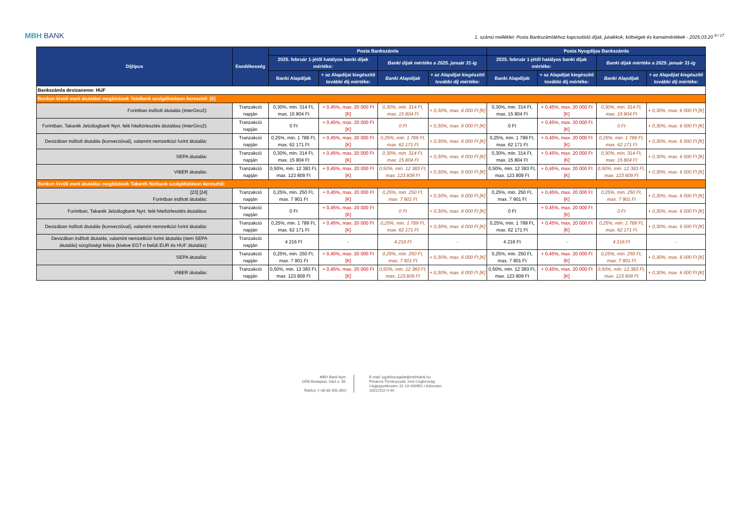MBH BANK
1. számú melléklet: Posta Bankszámlákhoz kapcsolódó díjak, jutalékok, költségek és kamatmértékek - 2025.03.20 <sup>9 / 17</sup>
| Díjtípus | Esedékesség | Posta Bankszámla | | | | Posta Nyugdíjas Bankszámla | | | |
| --- | --- | --- | --- | --- | --- | --- | --- | --- | --- |
| | | 2025. február 1-jétől hatályos banki díjak mértéke: | | Banki díjak mértéke a 2025. január 31-ig | | 2025. február 1-jétől hatályos banki díjak mértéke: | | Banki díjak mértéke a 2025. január 31-ig | |
| | | Banki Alapdíjak | + az Alapdíjat kiegészítő további díj mértéke: | Banki Alapdíjak | + az Alapdíjat kiegészítő további díj mértéke: | Banki Alapdíjak | + az Alapdíjat kiegészítő további díj mértéke: | Banki Alapdíjak | + az Alapdíjat kiegészítő további díj mértéke: |
| Bankszámla devizaneme: HUF | | | | | | | | | |
| Bankon kívüli eseti átutalási megbízások TeleBank szolgáltatáson keresztül: [6] | | | | | | | | | |
| Forintban indított átutalás (InterGiro2): | Tranzakció napján | 0,30%, min. 314 Ft, max. 15 804 Ft | + 0,45%, max. 20 000 Ft [K] | 0,30%, min. 314 Ft, max. 15 804 Ft | + 0,30%, max. 6 000 Ft [K] | 0,30%, min. 314 Ft, max. 15 804 Ft | + 0,45%, max. 20 000 Ft [K] | 0,30%, min. 314 Ft, max. 15 804 Ft | + 0,30%, max. 6 000 Ft [K] |
| Forintban, Takarék Jelzálogbank Nyrt. felé hiteltörlesztés átutalása (InterGiro2): | Tranzakció napján | 0 Ft | + 0,45%, max. 20 000 Ft [K] | 0 Ft | + 0,30%, max. 6 000 Ft [K] | 0 Ft | + 0,45%, max. 20 000 Ft [K] | 0 Ft | + 0,30%, max. 6 000 Ft [K] |
| Devizában indított átutalás (konverzióval), valamint nemzetközi forint átutalás: | Tranzakció napján | 0,25%, min. 1 789 Ft, max. 62 171 Ft | + 0,45%, max. 20 000 Ft [K] | 0,25%, min. 1 789 Ft, max. 62 171 Ft | + 0,30%, max. 6 000 Ft [K] | 0,25%, min. 1 789 Ft, max. 62 171 Ft | + 0,45%, max. 20 000 Ft [K] | 0,25%, min. 1 789 Ft, max. 62 171 Ft | + 0,30%, max. 6 000 Ft [K] |
| SEPA átutalás: | Tranzakció napján | 0,30%, min. 314 Ft, max. 15 804 Ft | + 0,45%, max. 20 000 Ft [K] | 0,30%, min. 314 Ft, max. 15 804 Ft | + 0,30%, max. 6 000 Ft [K] | 0,30%, min. 314 Ft, max. 15 804 Ft | + 0,45%, max. 20 000 Ft [K] | 0,30%, min. 314 Ft, max. 15 804 Ft | + 0,30%, max. 6 000 Ft [K] |
| VIBER átutalás: | Tranzakció napján | 0,50%, min. 12 383 Ft, max. 123 809 Ft | + 0,45%, max. 20 000 Ft [K] | 0,50%, min. 12 383 Ft, max. 123 809 Ft | + 0,30%, max. 6 000 Ft [K] | 0,50%, min. 12 383 Ft, max. 123 809 Ft | + 0,45%, max. 20 000 Ft [K] | 0,50%, min. 12 383 Ft, max. 123 809 Ft | + 0,30%, max. 6 000 Ft [K] |
| Bankon kívüli eseti átutalási megbízások Takarék Netbank szolgáltatáson keresztül: | | | | | | | | | |
| [23] [24] Forintban indított átutalás: | Tranzakció napján | 0,25%, min. 250 Ft, max. 7 901 Ft | + 0,45%, max. 20 000 Ft [K] | 0,25%, min. 250 Ft, max. 7 901 Ft | + 0,30%, max. 6 000 Ft [K] | 0,25%, min. 250 Ft, max. 7 901 Ft | + 0,45%, max. 20 000 Ft [K] | 0,25%, min. 250 Ft, max. 7 901 Ft | + 0,30%, max. 6 000 Ft [K] |
| Forintban, Takarék Jelzálogbank Nyrt. felé hiteltörlesztés átutalása: | Tranzakció napján | 0 Ft | + 0,45%, max. 20 000 Ft [K] | 0 Ft | + 0,30%, max. 6 000 Ft [K] | 0 Ft | + 0,45%, max. 20 000 Ft [K] | 0 Ft | + 0,30%, max. 6 000 Ft [K] |
| Devizában indított átutalás (konverzióval), valamint nemzetközi forint átutalás: | Tranzakció napján | 0,25%, min. 1 789 Ft, max. 62 171 Ft | + 0,45%, max. 20 000 Ft [K] | 0,25%, min. 1 789 Ft, max. 62 171 Ft | + 0,30%, max. 6 000 Ft [K] | 0,25%, min. 1 789 Ft, max. 62 171 Ft | + 0,45%, max. 20 000 Ft [K] | 0,25%, min. 1 789 Ft, max. 62 171 Ft | + 0,30%, max. 6 000 Ft [K] |
| Devizában indított átutalás, valamint nemzetközi forint átutalás (nem SEPA átutalás) sürgősségi felára (kivéve EGT-n belüli EUR és HUF átutalás): | Tranzakció napján | 4 216 Ft | - | 4 216 Ft | - | 4 216 Ft | - | 4 216 Ft | - |
| SEPA átutalás: | Tranzakció napján | 0,25%, min. 250 Ft, max. 7 901 Ft | + 0,45%, max. 20 000 Ft [K] | 0,25%, min. 250 Ft, max. 7 901 Ft | + 0,30%, max. 6 000 Ft [K] | 0,25%, min. 250 Ft, max. 7 901 Ft | + 0,45%, max. 20 000 Ft [K] | 0,25%, min. 250 Ft, max. 7 901 Ft | + 0,30%, max. 6 000 Ft [K] |
| VIBER átutalás: | Tranzakció napján | 0,50%, min. 12 383 Ft, max. 123 809 Ft | + 0,45%, max. 20 000 Ft [K] | 0,50%, min. 12 383 Ft, max. 123 809 Ft | + 0,30%, max. 6 000 Ft [K] | 0,50%, min. 12 383 Ft, max. 123 809 Ft | + 0,45%, max. 20 000 Ft [K] | 0,50%, min. 12 383 Ft, max. 123 809 Ft | + 0,30%, max. 6 000 Ft [K] |
MBH Bank Nyrt.
1056 Budapest, Váci u. 38.
Telefon: (+36 80 350 350)
E-mail: ugyfelszolgalat@mbhbank.hu
Fővárosi Törvényszék, mint Cégbíróság
Cégjegyzékszám: 01-10-040952 • Adószám:
10011922-4-44